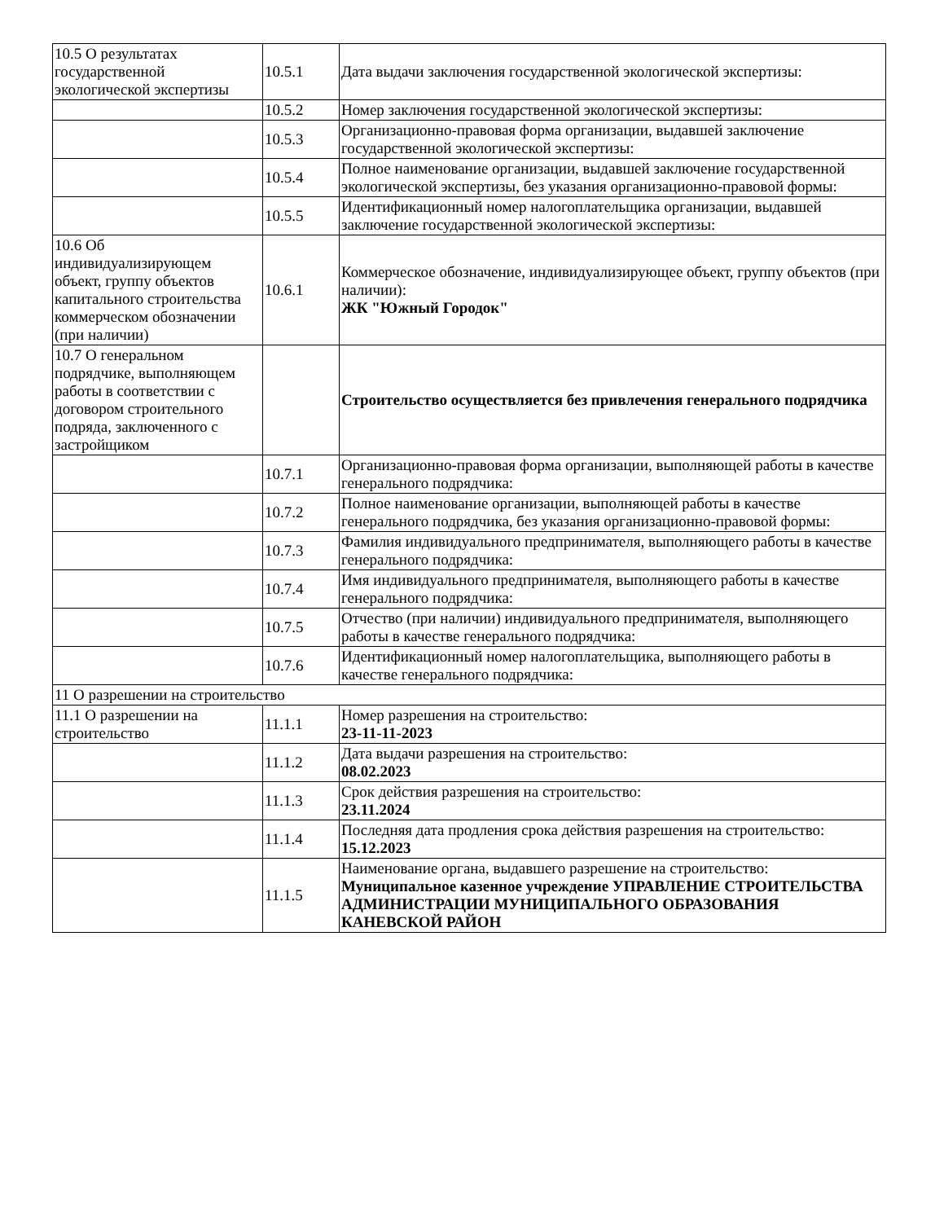| 10.5 О результатах государственной экологической экспертизы | 10.5.1 | Дата выдачи заключения государственной экологической экспертизы: |
| | 10.5.2 | Номер заключения государственной экологической экспертизы: |
| | 10.5.3 | Организационно-правовая форма организации, выдавшей заключение государственной экологической экспертизы: |
| | 10.5.4 | Полное наименование организации, выдавшей заключение государственной экологической экспертизы, без указания организационно-правовой формы: |
| | 10.5.5 | Идентификационный номер налогоплательщика организации, выдавшей заключение государственной экологической экспертизы: |
| 10.6 Об индивидуализирующем объект, группу объектов капитального строительства коммерческом обозначении (при наличии) | 10.6.1 | Коммерческое обозначение, индивидуализирующее объект, группу объектов (при наличии): ЖК "Южный Городок" |
| 10.7 О генеральном подрядчике, выполняющем работы в соответствии с договором строительного подряда, заключенного с застройщиком | | Строительство осуществляется без привлечения генерального подрядчика |
| | 10.7.1 | Организационно-правовая форма организации, выполняющей работы в качестве генерального подрядчика: |
| | 10.7.2 | Полное наименование организации, выполняющей работы в качестве генерального подрядчика, без указания организационно-правовой формы: |
| | 10.7.3 | Фамилия индивидуального предпринимателя, выполняющего работы в качестве генерального подрядчика: |
| | 10.7.4 | Имя индивидуального предпринимателя, выполняющего работы в качестве генерального подрядчика: |
| | 10.7.5 | Отчество (при наличии) индивидуального предпринимателя, выполняющего работы в качестве генерального подрядчика: |
| | 10.7.6 | Идентификационный номер налогоплательщика, выполняющего работы в качестве генерального подрядчика: |
| 11 О разрешении на строительство | | |
| 11.1 О разрешении на строительство | 11.1.1 | Номер разрешения на строительство: 23-11-11-2023 |
| | 11.1.2 | Дата выдачи разрешения на строительство: 08.02.2023 |
| | 11.1.3 | Срок действия разрешения на строительство: 23.11.2024 |
| | 11.1.4 | Последняя дата продления срока действия разрешения на строительство: 15.12.2023 |
| | 11.1.5 | Наименование органа, выдавшего разрешение на строительство: Муниципальное казенное учреждение УПРАВЛЕНИЕ СТРОИТЕЛЬСТВА АДМИНИСТРАЦИИ МУНИЦИПАЛЬНОГО ОБРАЗОВАНИЯ КАНЕВСКОЙ РАЙОН |